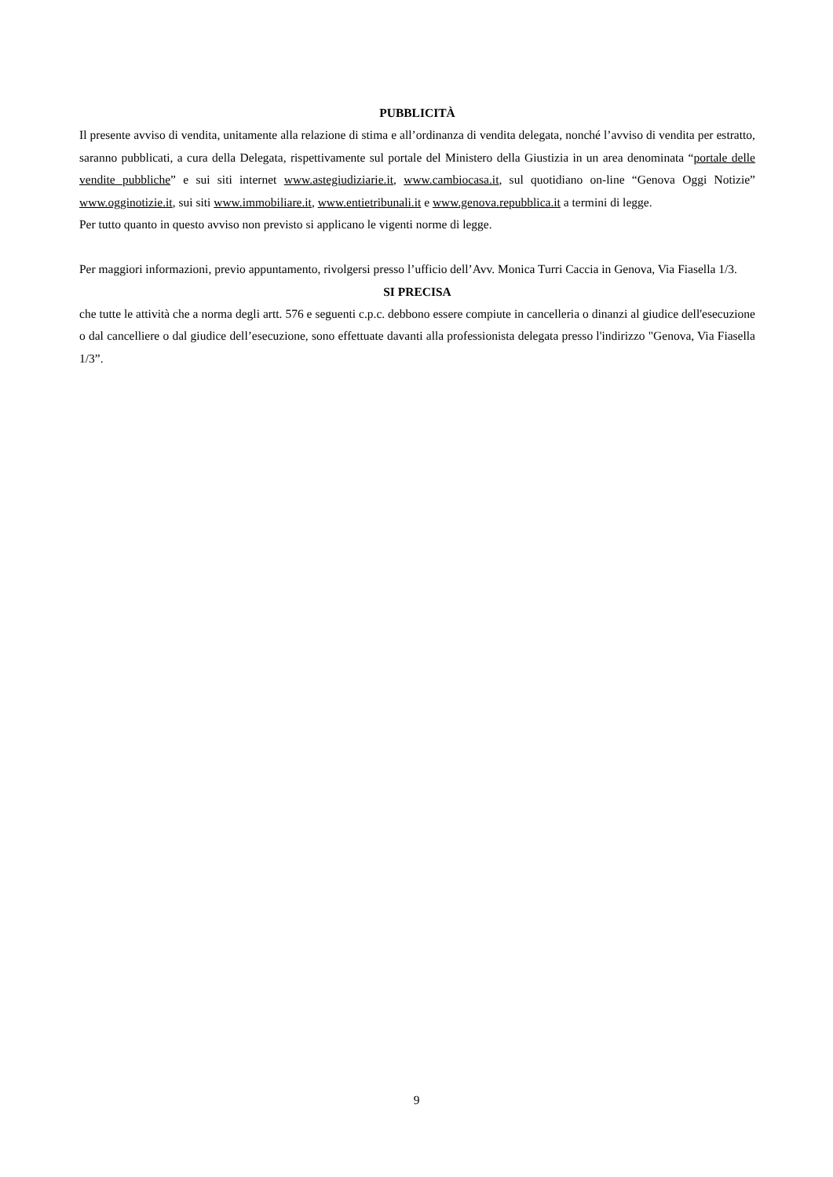PUBBLICITÀ
Il presente avviso di vendita, unitamente alla relazione di stima e all’ordinanza di vendita delegata, nonché l’avviso di vendita per estratto, saranno pubblicati, a cura della Delegata, rispettivamente sul portale del Ministero della Giustizia in un area denominata “portale delle vendite pubbliche” e sui siti internet www.astegiudiziarie.it, www.cambiocasa.it, sul quotidiano on-line “Genova Oggi Notizie” www.ogginotizie.it, sui siti www.immobiliare.it, www.entietribunali.it e www.genova.repubblica.it a termini di legge.
Per tutto quanto in questo avviso non previsto si applicano le vigenti norme di legge.
Per maggiori informazioni, previo appuntamento, rivolgersi presso l’ufficio dell’Avv. Monica Turri Caccia in Genova, Via Fiasella 1/3.
SI PRECISA
che tutte le attività che a norma degli artt. 576 e seguenti c.p.c. debbono essere compiute in cancelleria o dinanzi al giudice dell'esecuzione o dal cancelliere o dal giudice dell’esecuzione, sono effettuate davanti alla professionista delegata presso l'indirizzo "Genova, Via Fiasella 1/3”.
9